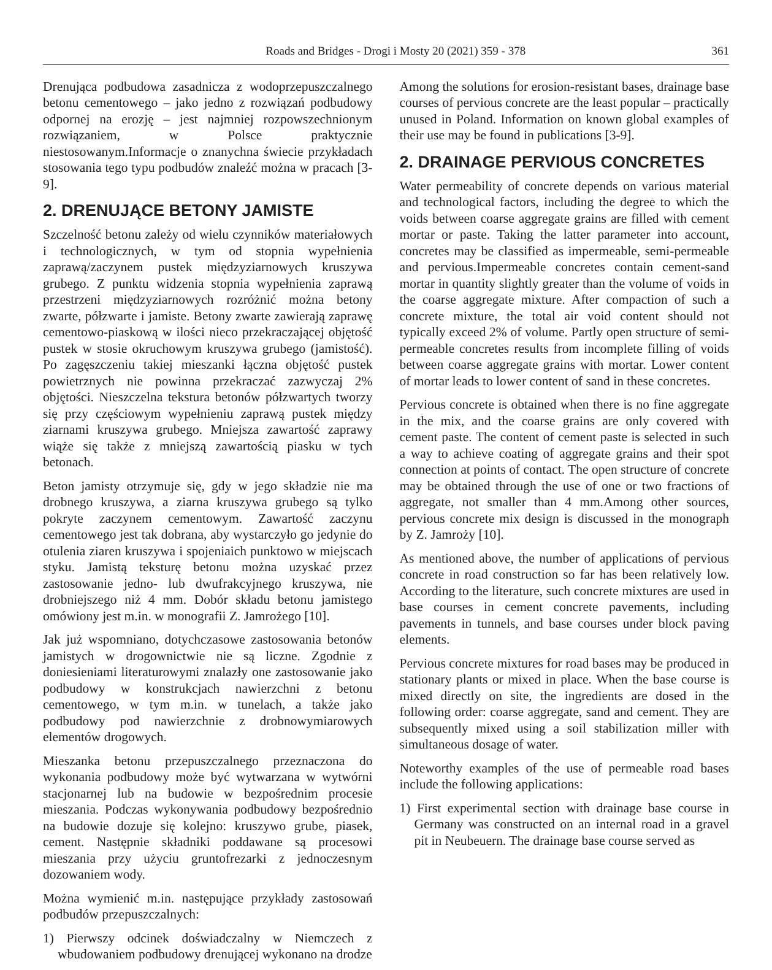Roads and Bridges - Drogi i Mosty 20 (2021) 359 - 378 361
Drenująca podbudowa zasadnicza z wodoprzepuszczalnego betonu cementowego – jako jedno z rozwiązań podbudowy odpornej na erozję – jest najmniej rozpowszechnionym rozwiązaniem, w Polsce praktycznie niestosowanym.Informacje o znanychna świecie przykładach stosowania tego typu podbudów znaleźć można w pracach [3-9].
2. DRENUJĄCE BETONY JAMISTE
Szczelność betonu zależy od wielu czynników materiałowych i technologicznych, w tym od stopnia wypełnienia zaprawą/zaczynem pustek międzyziarnowych kruszywa grubego. Z punktu widzenia stopnia wypełnienia zaprawą przestrzeni międzyziarnowych rozróżnić można betony zwarte, półzwarte i jamiste. Betony zwarte zawierają zaprawę cementowo-piaskową w ilości nieco przekraczającej objętość pustek w stosie okruchowym kruszywa grubego (jamistość). Po zagęszczeniu takiej mieszanki łączna objętość pustek powietrznych nie powinna przekraczać zazwyczaj 2% objętości. Nieszczelna tekstura betonów półzwartych tworzy się przy częściowym wypełnieniu zaprawą pustek między ziarnami kruszywa grubego. Mniejsza zawartość zaprawy wiąże się także z mniejszą zawartością piasku w tych betonach.
Beton jamisty otrzymuje się, gdy w jego składzie nie ma drobnego kruszywa, a ziarna kruszywa grubego są tylko pokryte zaczynem cementowym. Zawartość zaczynu cementowego jest tak dobrana, aby wystarczyło go jedynie do otulenia ziaren kruszywa i spojeniaich punktowo w miejscach styku. Jamistą teksturę betonu można uzyskać przez zastosowanie jedno- lub dwufrakcyjnego kruszywa, nie drobniejszego niż 4 mm. Dobór składu betonu jamistego omówiony jest m.in. w monografii Z. Jamrożego [10].
Jak już wspomniano, dotychczasowe zastosowania betonów jamistych w drogownictwie nie są liczne. Zgodnie z doniesieniami literaturowymi znalazły one zastosowanie jako podbudowy w konstrukcjach nawierzchni z betonu cementowego, w tym m.in. w tunelach, a także jako podbudowy pod nawierzchnie z drobnowymiarowych elementów drogowych.
Mieszanka betonu przepuszczalnego przeznaczona do wykonania podbudowy może być wytwarzana w wytwórni stacjonarnej lub na budowie w bezpośrednim procesie mieszania. Podczas wykonywania podbudowy bezpośrednio na budowie dozuje się kolejno: kruszywo grube, piasek, cement. Następnie składniki poddawane są procesowi mieszania przy użyciu gruntofrezarki z jednoczesnym dozowaniem wody.
Można wymienić m.in. następujące przykłady zastosowań podbudów przepuszczalnych:
1) Pierwszy odcinek doświadczalny w Niemczech z wbudowaniem podbudowy drenującej wykonano na drodze
Among the solutions for erosion-resistant bases, drainage base courses of pervious concrete are the least popular – practically unused in Poland. Information on known global examples of their use may be found in publications [3-9].
2. DRAINAGE PERVIOUS CONCRETES
Water permeability of concrete depends on various material and technological factors, including the degree to which the voids between coarse aggregate grains are filled with cement mortar or paste. Taking the latter parameter into account, concretes may be classified as impermeable, semi-permeable and pervious.Impermeable concretes contain cement-sand mortar in quantity slightly greater than the volume of voids in the coarse aggregate mixture. After compaction of such a concrete mixture, the total air void content should not typically exceed 2% of volume. Partly open structure of semi-permeable concretes results from incomplete filling of voids between coarse aggregate grains with mortar. Lower content of mortar leads to lower content of sand in these concretes.
Pervious concrete is obtained when there is no fine aggregate in the mix, and the coarse grains are only covered with cement paste. The content of cement paste is selected in such a way to achieve coating of aggregate grains and their spot connection at points of contact. The open structure of concrete may be obtained through the use of one or two fractions of aggregate, not smaller than 4 mm.Among other sources, pervious concrete mix design is discussed in the monograph by Z. Jamroży [10].
As mentioned above, the number of applications of pervious concrete in road construction so far has been relatively low. According to the literature, such concrete mixtures are used in base courses in cement concrete pavements, including pavements in tunnels, and base courses under block paving elements.
Pervious concrete mixtures for road bases may be produced in stationary plants or mixed in place. When the base course is mixed directly on site, the ingredients are dosed in the following order: coarse aggregate, sand and cement. They are subsequently mixed using a soil stabilization miller with simultaneous dosage of water.
Noteworthy examples of the use of permeable road bases include the following applications:
1) First experimental section with drainage base course in Germany was constructed on an internal road in a gravel pit in Neubeuern. The drainage base course served as